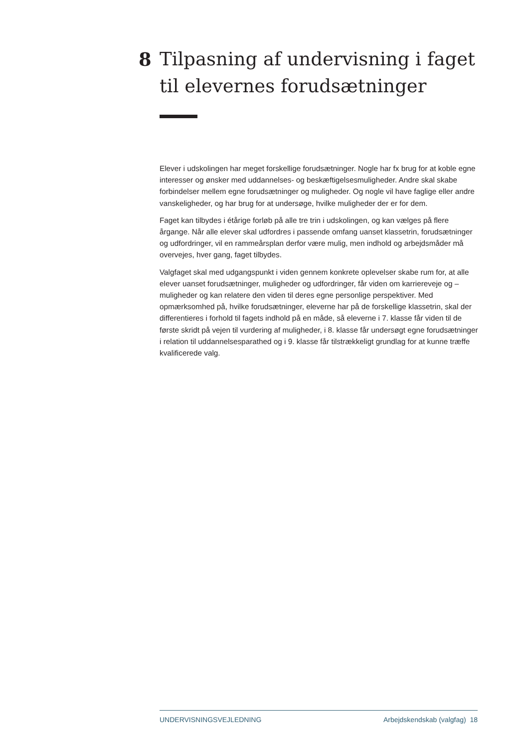8 Tilpasning af undervisning i faget til elevernes forudsætninger
Elever i udskolingen har meget forskellige forudsætninger. Nogle har fx brug for at koble egne interesser og ønsker med uddannelses- og beskæftigelsesmuligheder. Andre skal skabe forbindelser mellem egne forudsætninger og muligheder. Og nogle vil have faglige eller andre vanskeligheder, og har brug for at undersøge, hvilke muligheder der er for dem.
Faget kan tilbydes i étårige forløb på alle tre trin i udskolingen, og kan vælges på flere årgange. Når alle elever skal udfordres i passende omfang uanset klassetrin, forudsætninger og udfordringer, vil en rammeårsplan derfor være mulig, men indhold og arbejdsmåder må overvejes, hver gang, faget tilbydes.
Valgfaget skal med udgangspunkt i viden gennem konkrete oplevelser skabe rum for, at alle elever uanset forudsætninger, muligheder og udfordringer, får viden om karriereveje og –muligheder og kan relatere den viden til deres egne personlige perspektiver. Med opmærksomhed på, hvilke forudsætninger, eleverne har på de forskellige klassetrin, skal der differentieres i forhold til fagets indhold på en måde, så eleverne i 7. klasse får viden til de første skridt på vejen til vurdering af muligheder, i 8. klasse får undersøgt egne forudsætninger i relation til uddannelsesparathed og i 9. klasse får tilstrækkeligt grundlag for at kunne træffe kvalificerede valg.
UNDERVISNINGSVEJLEDNING Arbejdskendskab (valgfag) 18